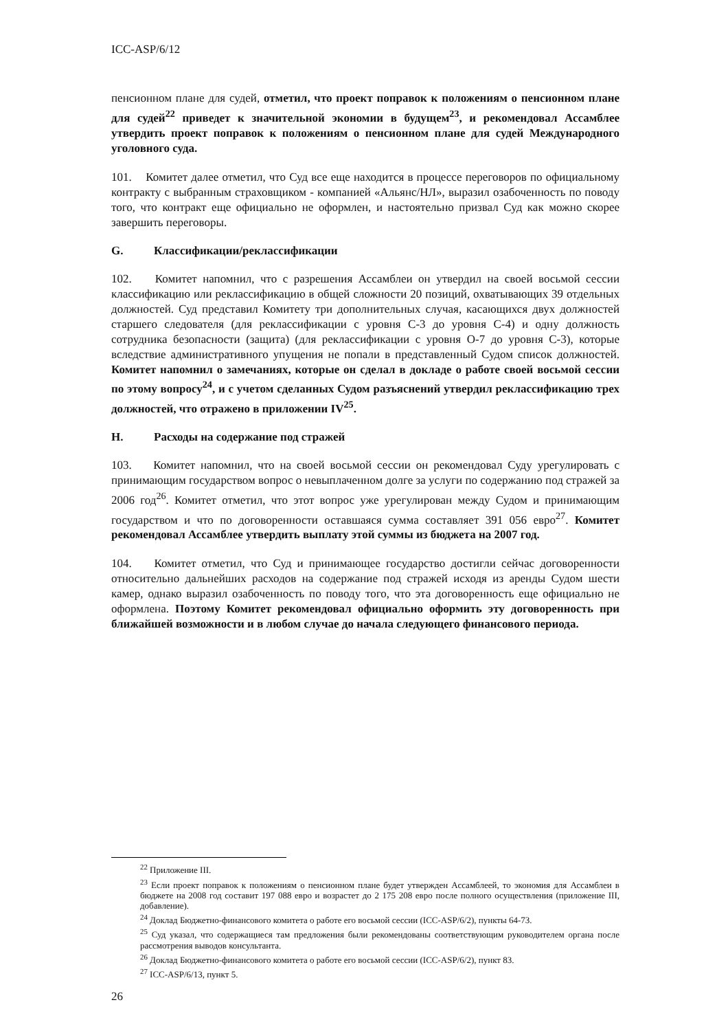ICC-ASP/6/12
пенсионном плане для судей, отметил, что проект поправок к положениям о пенсионном плане для судей<sup>22</sup> приведет к значительной экономии в будущем<sup>23</sup>, и рекомендовал Ассамблее утвердить проект поправок к положениям о пенсионном плане для судей Международного уголовного суда.
101. Комитет далее отметил, что Суд все еще находится в процессе переговоров по официальному контракту с выбранным страховщиком - компанией «Альянс/НЛ», выразил озабоченность по поводу того, что контракт еще официально не оформлен, и настоятельно призвал Суд как можно скорее завершить переговоры.
G. Классификации/реклассификации
102. Комитет напомнил, что с разрешения Ассамблеи он утвердил на своей восьмой сессии классификацию или реклассификацию в общей сложности 20 позиций, охватывающих 39 отдельных должностей. Суд представил Комитету три дополнительных случая, касающихся двух должностей старшего следователя (для реклассификации с уровня С-3 до уровня С-4) и одну должность сотрудника безопасности (защита) (для реклассификации с уровня О-7 до уровня С-3), которые вследствие административного упущения не попали в представленный Судом список должностей. Комитет напомнил о замечаниях, которые он сделал в докладе о работе своей восьмой сессии по этому вопросу<sup>24</sup>, и с учетом сделанных Судом разъяснений утвердил реклассификацию трех должностей, что отражено в приложении IV<sup>25</sup>.
H. Расходы на содержание под стражей
103. Комитет напомнил, что на своей восьмой сессии он рекомендовал Суду урегулировать с принимающим государством вопрос о невыплаченном долге за услуги по содержанию под стражей за 2006 год<sup>26</sup>. Комитет отметил, что этот вопрос уже урегулирован между Судом и принимающим государством и что по договоренности оставшаяся сумма составляет 391 056 евро<sup>27</sup>. Комитет рекомендовал Ассамблее утвердить выплату этой суммы из бюджета на 2007 год.
104. Комитет отметил, что Суд и принимающее государство достигли сейчас договоренности относительно дальнейших расходов на содержание под стражей исходя из аренды Судом шести камер, однако выразил озабоченность по поводу того, что эта договоренность еще официально не оформлена. Поэтому Комитет рекомендовал официально оформить эту договоренность при ближайшей возможности и в любом случае до начала следующего финансового периода.
<sup>22</sup> Приложение III.
<sup>23</sup> Если проект поправок к положениям о пенсионном плане будет утвержден Ассамблеей, то экономия для Ассамблеи в бюджете на 2008 год составит 197 088 евро и возрастет до 2 175 208 евро после полного осуществления (приложение III, добавление).
<sup>24</sup> Доклад Бюджетно-финансового комитета о работе его восьмой сессии (ICC-ASP/6/2), пункты 64-73.
<sup>25</sup> Суд указал, что содержащиеся там предложения были рекомендованы соответствующим руководителем органа после рассмотрения выводов консультанта.
<sup>26</sup> Доклад Бюджетно-финансового комитета о работе его восьмой сессии (ICC-ASP/6/2), пункт 83.
<sup>27</sup> ICC-ASP/6/13, пункт 5.
26